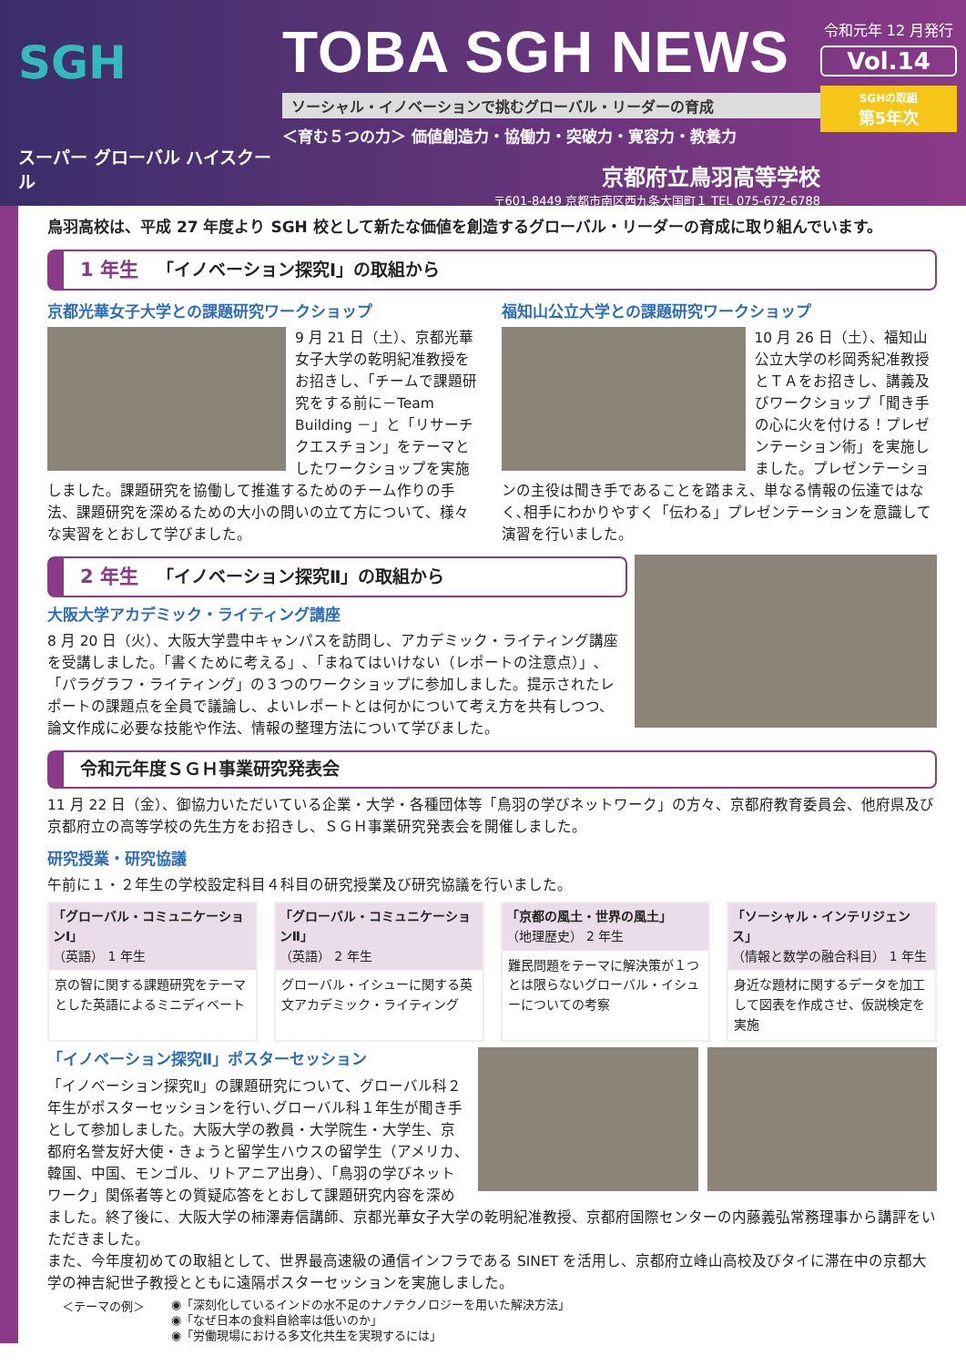SGH
スーパー グローバル ハイスクール
TOBA SGH NEWS
ソーシャル・イノベーションで挑むグローバル・リーダーの育成
＜育む５つの力＞ 価値創造力・協働力・突破力・寛容力・教養力
京都府立鳥羽高等学校
〒601-8449 京都市南区西九条大国町１ TEL 075-672-6788
令和元年 12 月発行
Vol.14
SGHの取組
第5年次
鳥羽高校は、平成 27 年度より SGH 校として新たな価値を創造するグローバル・リーダーの育成に取り組んでいます。
1 年生 「イノベーション探究Ⅰ」の取組から
京都光華女子大学との課題研究ワークショップ
9 月 21 日（土）、京都光華女子大学の乾明紀准教授をお招きし、「チームで課題研究をする前に－Team Building －」と「リサーチクエスチョン」をテーマとしたワークショップを実施しました。課題研究を協働して推進するためのチーム作りの手法、課題研究を深めるための大小の問いの立て方について、様々な実習をとおして学びました。
福知山公立大学との課題研究ワークショップ
10 月 26 日（土）、福知山公立大学の杉岡秀紀准教授とＴＡをお招きし、講義及びワークショップ「聞き手の心に火を付ける！プレゼンテーション術」を実施しました。プレゼンテーションの主役は聞き手であることを踏まえ、単なる情報の伝達ではなく､相手にわかりやすく「伝わる」プレゼンテーションを意識して演習を行いました。
2 年生 「イノベーション探究Ⅱ」の取組から
大阪大学アカデミック・ライティング講座
8 月 20 日（火）、大阪大学豊中キャンパスを訪問し、アカデミック・ライティング講座を受講しました。「書くために考える」､「まねてはいけない（レポートの注意点）」､「パラグラフ・ライティング」の３つのワークショップに参加しました。提示されたレポートの課題点を全員で議論し、よいレポートとは何かについて考え方を共有しつつ、論文作成に必要な技能や作法、情報の整理方法について学びました。
令和元年度ＳＧＨ事業研究発表会
11 月 22 日（金）、御協力いただいている企業・大学・各種団体等「鳥羽の学びネットワーク」の方々、京都府教育委員会、他府県及び京都府立の高等学校の先生方をお招きし、ＳＧＨ事業研究発表会を開催しました。
研究授業・研究協議
午前に１・２年生の学校設定科目４科目の研究授業及び研究協議を行いました。
「グローバル・コミュニケーションⅠ」
（英語） 1 年生
京の智に関する課題研究をテーマとした英語によるミニディベート
「グローバル・コミュニケーションⅡ」
（英語） 2 年生
グローバル・イシューに関する英文アカデミック・ライティング
「京都の風土・世界の風土」
（地理歴史） 2 年生
難民問題をテーマに解決策が１つとは限らないグローバル・イシューについての考察
「ソーシャル・インテリジェンス」
（情報と数学の融合科目） 1 年生
身近な題材に関するデータを加工して図表を作成させ、仮説検定を実施
「イノベーション探究Ⅱ」ポスターセッション
「イノベーション探究Ⅱ」の課題研究について、グローバル科２年生がポスターセッションを行い､グローバル科１年生が聞き手として参加しました。大阪大学の教員・大学院生・大学生、京都府名誉友好大使・きょうと留学生ハウスの留学生（アメリカ、韓国、中国、モンゴル、リトアニア出身）、「鳥羽の学びネットワーク」関係者等との質疑応答をとおして課題研究内容を深めました。終了後に、大阪大学の柿澤寿信講師、京都光華女子大学の乾明紀准教授、京都府国際センターの内藤義弘常務理事から講評をいただきました。
また、今年度初めての取組として、世界最高速級の通信インフラである SINET を活用し、京都府立峰山高校及びタイに滞在中の京都大学の神吉紀世子教授とともに遠隔ポスターセッションを実施しました。
＜テーマの例＞
◉「深刻化しているインドの水不足のナノテクノロジーを用いた解決方法」
◉「なぜ日本の食料自給率は低いのか」
◉「労働現場における多文化共生を実現するには」